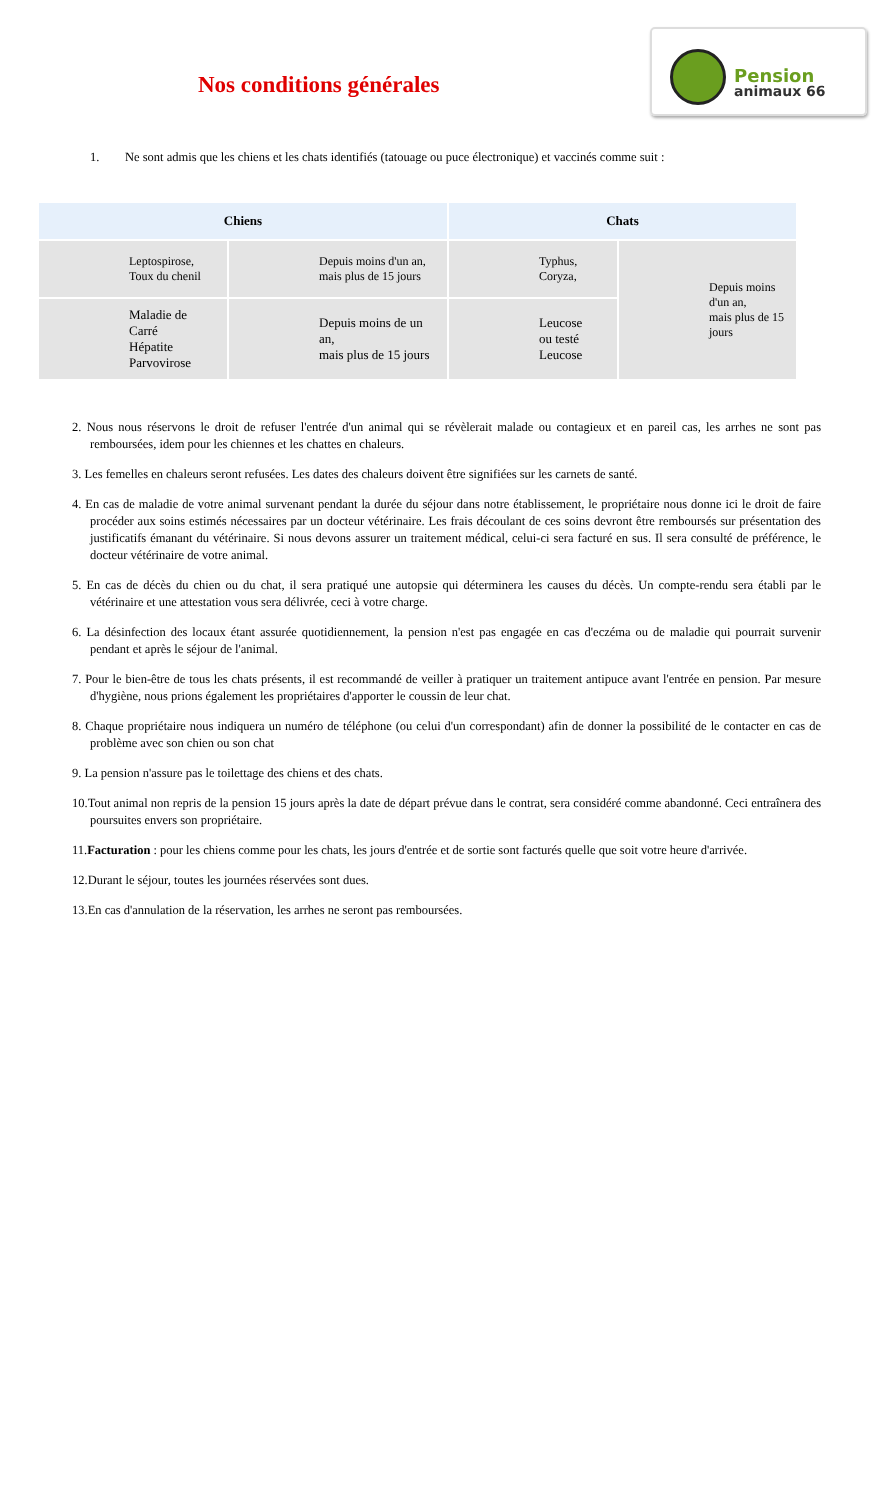Nos conditions générales
Pension
animaux 66
1. Ne sont admis que les chiens et les chats identifiés (tatouage ou puce électronique) et vaccinés comme suit :
| Chiens | | Chats | |
| --- | --- | --- | --- |
| Leptospirose, Toux du chenil | Depuis moins d'un an, mais plus de 15 jours | Typhus, Coryza, | Depuis moins d'un an, mais plus de 15 jours |
| Maladie de Carré Hépatite Parvovirose | Depuis moins de un an, mais plus de 15 jours | Leucose ou testé Leucose | |
2. Nous nous réservons le droit de refuser l'entrée d'un animal qui se révèlerait malade ou contagieux et en pareil cas, les arrhes ne sont pas remboursées, idem pour les chiennes et les chattes en chaleurs.
3. Les femelles en chaleurs seront refusées. Les dates des chaleurs doivent être signifiées sur les carnets de santé.
4. En cas de maladie de votre animal survenant pendant la durée du séjour dans notre établissement, le propriétaire nous donne ici le droit de faire procéder aux soins estimés nécessaires par un docteur vétérinaire. Les frais découlant de ces soins devront être remboursés sur présentation des justificatifs émanant du vétérinaire. Si nous devons assurer un traitement médical, celui-ci sera facturé en sus. Il sera consulté de préférence, le docteur vétérinaire de votre animal.
5. En cas de décès du chien ou du chat, il sera pratiqué une autopsie qui déterminera les causes du décès. Un compte-rendu sera établi par le vétérinaire et une attestation vous sera délivrée, ceci à votre charge.
6. La désinfection des locaux étant assurée quotidiennement, la pension n'est pas engagée en cas d'eczéma ou de maladie qui pourrait survenir pendant et après le séjour de l'animal.
7. Pour le bien-être de tous les chats présents, il est recommandé de veiller à pratiquer un traitement antipuce avant l'entrée en pension. Par mesure d'hygiène, nous prions également les propriétaires d'apporter le coussin de leur chat.
8. Chaque propriétaire nous indiquera un numéro de téléphone (ou celui d'un correspondant) afin de donner la possibilité de le contacter en cas de problème avec son chien ou son chat
9. La pension n'assure pas le toilettage des chiens et des chats.
10.Tout animal non repris de la pension 15 jours après la date de départ prévue dans le contrat, sera considéré comme abandonné. Ceci entraînera des poursuites envers son propriétaire.
11.Facturation : pour les chiens comme pour les chats, les jours d'entrée et de sortie sont facturés quelle que soit votre heure d'arrivée.
12.Durant le séjour, toutes les journées réservées sont dues.
13.En cas d'annulation de la réservation, les arrhes ne seront pas remboursées.